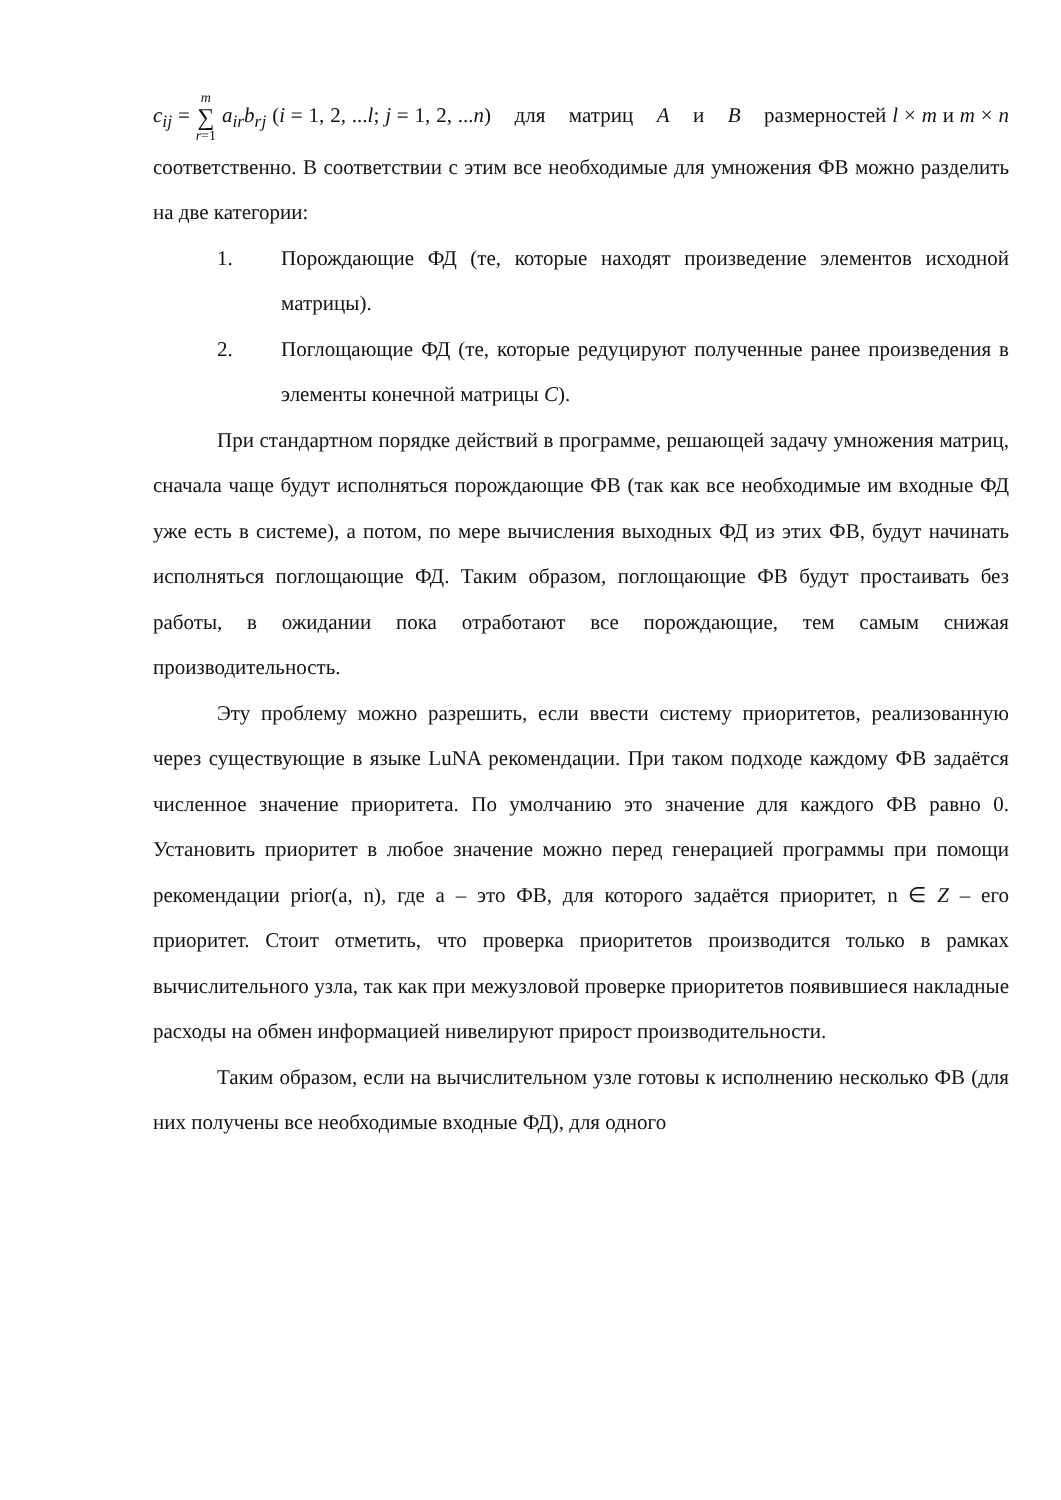c<sub>ij</sub> = m ∑ r=1 a<sub>ir</sub>b<sub>rj</sub> (i = 1, 2, ...l; j = 1, 2, ...n) для матриц A и B размерностей l × m и m × n соответственно. В соответствии с этим все необходимые для умножения ФВ можно разделить на две категории:
1. Порождающие ФД (те, которые находят произведение элементов исходной матрицы).
2. Поглощающие ФД (те, которые редуцируют полученные ранее произведения в элементы конечной матрицы C).
При стандартном порядке действий в программе, решающей задачу умножения матриц, сначала чаще будут исполняться порождающие ФВ (так как все необходимые им входные ФД уже есть в системе), а потом, по мере вычисления выходных ФД из этих ФВ, будут начинать исполняться поглощающие ФД. Таким образом, поглощающие ФВ будут простаивать без работы, в ожидании пока отработают все порождающие, тем самым снижая производительность.
Эту проблему можно разрешить, если ввести систему приоритетов, реализованную через существующие в языке LuNA рекомендации. При таком подходе каждому ФВ задаётся численное значение приоритета. По умолчанию это значение для каждого ФВ равно 0. Установить приоритет в любое значение можно перед генерацией программы при помощи рекомендации prior(a, n), где a – это ФВ, для которого задаётся приоритет, n ∈ Z – его приоритет. Стоит отметить, что проверка приоритетов производится только в рамках вычислительного узла, так как при межузловой проверке приоритетов появившиеся накладные расходы на обмен информацией нивелируют прирост производительности.
Таким образом, если на вычислительном узле готовы к исполнению несколько ФВ (для них получены все необходимые входные ФД), для одного